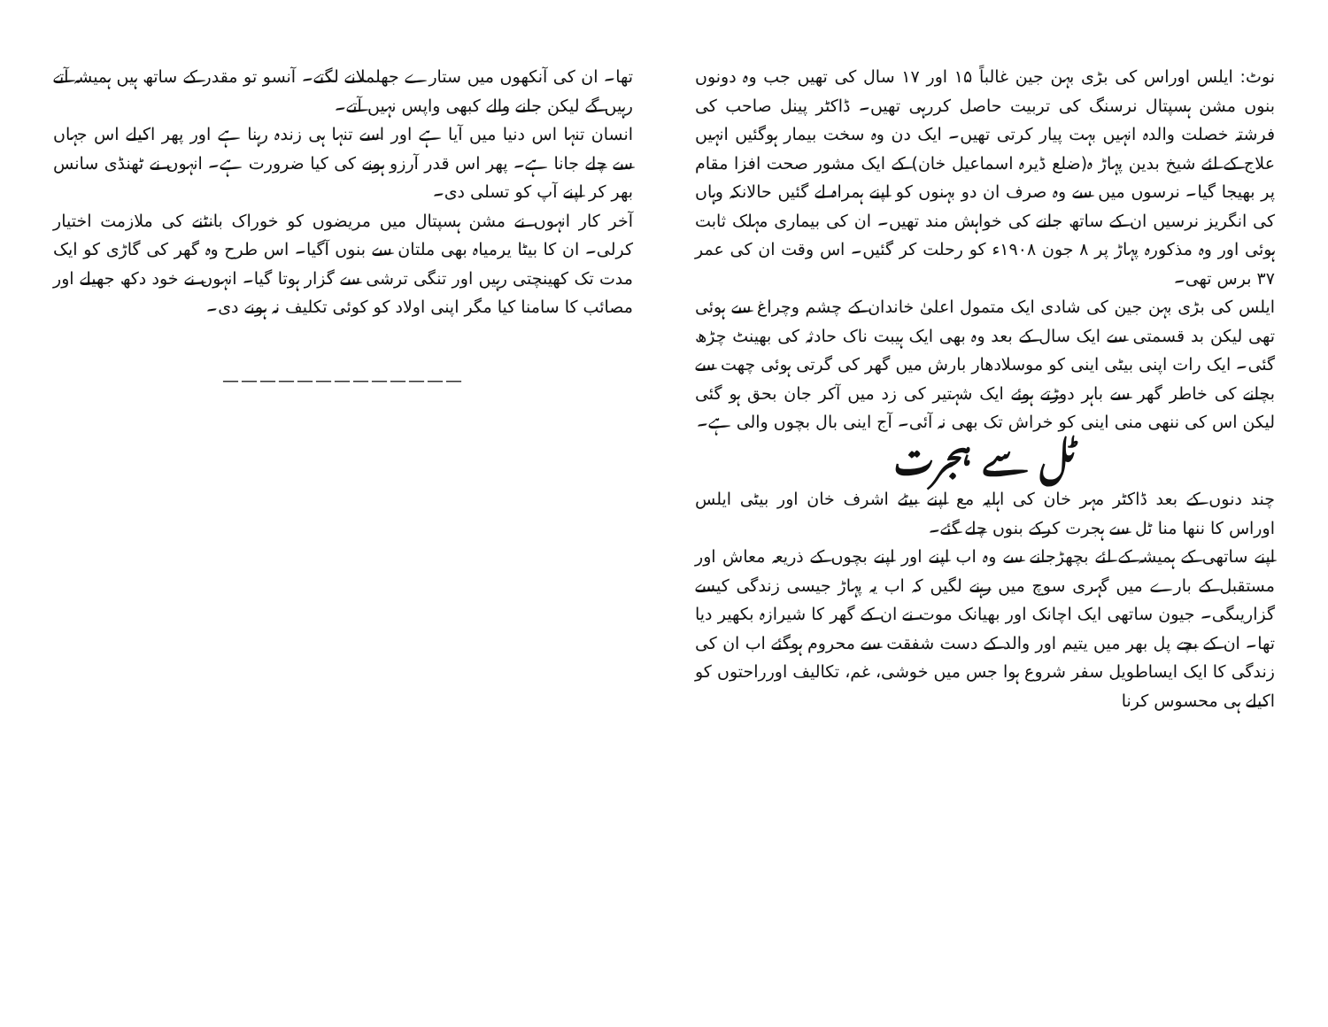نوٹ: ایلس اوراس کی بڑی بہن جین غالباً ۱۵ اور ۱۷ سال کی تھیں جب وہ دونوں بنوں مشن ہسپتال نرسنگ کی تربیت حاصل کررہی تھیں۔ ڈاکٹر پینل صاحب کی فرشتہ خصلت والدہ انہیں بہت پیار کرتی تھیں۔ ایک دن وہ سخت بیمار ہوگئیں انہیں علاج کے لئے شیخ بدین پہاڑ ہ(ضلع ڈیرہ اسماعیل خان) کے ایک مشور صحت افزا مقام پر بھیجا گیا۔ نرسوں میں سے وہ صرف ان دو بہنوں کو اپنے ہمراہ لے گئیں حالانکہ وہاں کی انگریز نرسیں ان کے ساتھ جانے کی خواہش مند تھیں۔ ان کی بیماری مہلک ثابت ہوئی اور وہ مذکورہ پہاڑ پر ۸ جون ۱۹۰۸ء کو رحلت کر گئیں۔ اس وقت ان کی عمر ۳۷ برس تھی۔
ایلس کی بڑی بہن جین کی شادی ایک متمول اعلیٰ خاندان کے چشم وچراغ سے ہوئی تھی لیکن بد قسمتی سے ایک سال کے بعد وہ بھی ایک ہیبت ناک حادثہ کی بھینٹ چڑھ گئی۔ ایک رات اپنی بیٹی اینی کو موسلادھار بارش میں گھر کی گرتی ہوئی چھت سے بچانے کی خاطر گھر سے باہر دوڑتے ہوئے ایک شہتیر کی زد میں آکر جان بحق ہو گئی لیکن اس کی ننھی منی اینی کو خراش تک بھی نہ آئی۔ آج اینی بال بچوں والی ہے۔
ٹل سے ہجرت
چند دنوں کے بعد ڈاکٹر مہر خان کی اہلیہ مع اپنے بیٹے اشرف خان اور بیٹی ایلس اوراس کا ننھا منا ٹل سے ہجرت کرکے بنوں چلے گئے۔
اپنے ساتھی کے ہمیشہ کے لئے بچھڑجانے سے وہ اب اپنے اور اپنے بچوں کے ذریعہ معاش اور مستقبل کے بارے میں گہری سوچ میں رہنے لگیں کہ اب یہ پہاڑ جیسی زندگی کیسے گزاریںگی۔ جیون ساتھی ایک اچانک اور بھیانک موت نے ان کے گھر کا شیرازہ بکھیر دیا تھا۔ ان کے بچے پل بھر میں یتیم اور والد کے دست شفقت سے محروم ہوگئے اب ان کی زندگی کا ایک ایساطویل سفر شروع ہوا جس میں خوشی، غم، تکالیف اورراحتوں کو اکیلے ہی محسوس کرنا
تھا۔ ان کی آنکھوں میں ستارے جھلملانے لگتے۔ آنسو تو مقدر کے ساتھ ہیں ہمیشہ آتے رہیں گے لیکن جانے والے کبھی واپس نہیں آتے۔
انسان تنہا اس دنیا میں آیا ہے اور اسے تنہا ہی زندہ رہنا ہے اور پھر اکیلے اس جہاں سے چلے جانا ہے۔ پھر اس قدر آرزو ہونے کی کیا ضرورت ہے۔ انہوں نے ٹھنڈی سانس بھر کر اپنے آپ کو تسلی دی۔
آخر کار انہوں نے مشن ہسپتال میں مریضوں کو خوراک بانٹنے کی ملازمت اختیار کرلی۔ ان کا بیٹا یرمیاہ بھی ملتان سے بنوں آگیا۔ اس طرح وہ گھر کی گاڑی کو ایک مدت تک کھینچتی رہیں اور تنگی ترشی سے گزار ہوتا گیا۔ انہوں نے خود دکھ جھیلے اور مصائب کا سامنا کیا مگر اپنی اولاد کو کوئی تکلیف نہ ہونے دی۔
—————————————